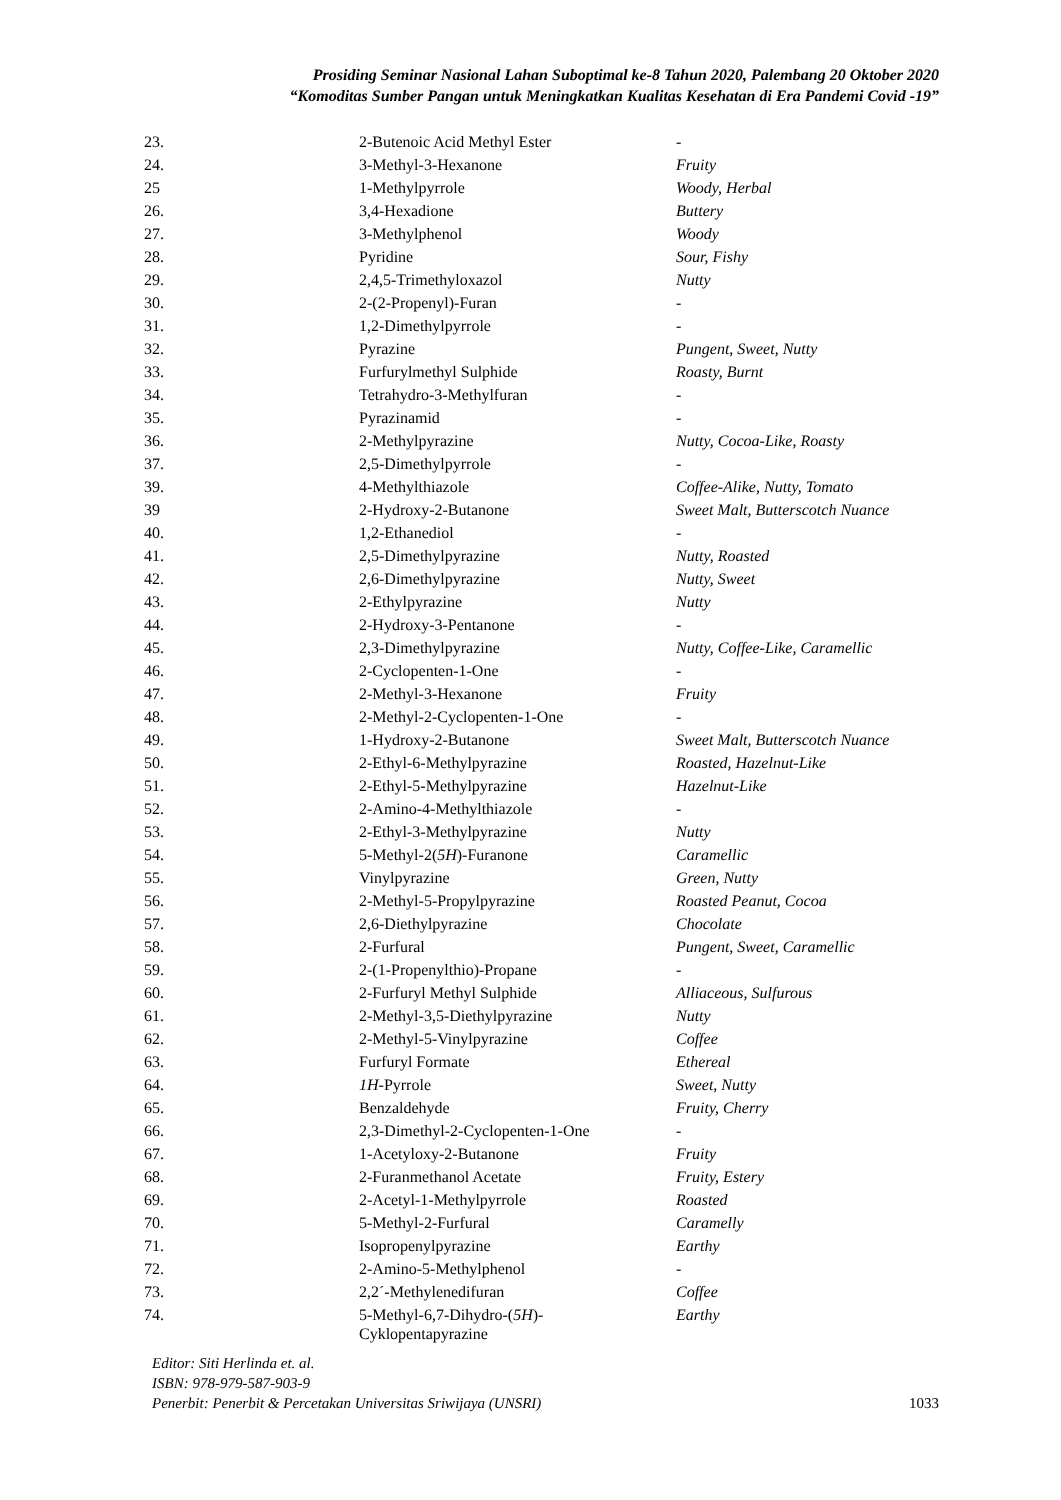Prosiding Seminar Nasional Lahan Suboptimal ke-8 Tahun 2020, Palembang 20 Oktober 2020
“Komoditas Sumber Pangan untuk Meningkatkan Kualitas Kesehatan di Era Pandemi Covid -19”
| 23. | 2-Butenoic Acid Methyl Ester | - |
| 24. | 3-Methyl-3-Hexanone | Fruity |
| 25 | 1-Methylpyrrole | Woody, Herbal |
| 26. | 3,4-Hexadione | Buttery |
| 27. | 3-Methylphenol | Woody |
| 28. | Pyridine | Sour, Fishy |
| 29. | 2,4,5-Trimethyloxazol | Nutty |
| 30. | 2-(2-Propenyl)-Furan | - |
| 31. | 1,2-Dimethylpyrrole | - |
| 32. | Pyrazine | Pungent, Sweet, Nutty |
| 33. | Furfurylmethyl Sulphide | Roasty, Burnt |
| 34. | Tetrahydro-3-Methylfuran | - |
| 35. | Pyrazinamid | - |
| 36. | 2-Methylpyrazine | Nutty, Cocoa-Like, Roasty |
| 37. | 2,5-Dimethylpyrrole | - |
| 39. | 4-Methylthiazole | Coffee-Alike, Nutty, Tomato |
| 39 | 2-Hydroxy-2-Butanone | Sweet Malt, Butterscotch Nuance |
| 40. | 1,2-Ethanediol | - |
| 41. | 2,5-Dimethylpyrazine | Nutty, Roasted |
| 42. | 2,6-Dimethylpyrazine | Nutty, Sweet |
| 43. | 2-Ethylpyrazine | Nutty |
| 44. | 2-Hydroxy-3-Pentanone | - |
| 45. | 2,3-Dimethylpyrazine | Nutty, Coffee-Like, Caramellic |
| 46. | 2-Cyclopenten-1-One | - |
| 47. | 2-Methyl-3-Hexanone | Fruity |
| 48. | 2-Methyl-2-Cyclopenten-1-One | - |
| 49. | 1-Hydroxy-2-Butanone | Sweet Malt, Butterscotch Nuance |
| 50. | 2-Ethyl-6-Methylpyrazine | Roasted, Hazelnut-Like |
| 51. | 2-Ethyl-5-Methylpyrazine | Hazelnut-Like |
| 52. | 2-Amino-4-Methylthiazole | - |
| 53. | 2-Ethyl-3-Methylpyrazine | Nutty |
| 54. | 5-Methyl-2( 5H )-Furanone | Caramellic |
| 55. | Vinylpyrazine | Green, Nutty |
| 56. | 2-Methyl-5-Propylpyrazine | Roasted Peanut, Cocoa |
| 57. | 2,6-Diethylpyrazine | Chocolate |
| 58. | 2-Furfural | Pungent, Sweet, Caramellic |
| 59. | 2-(1-Propenylthio)-Propane | - |
| 60. | 2-Furfuryl Methyl Sulphide | Alliaceous, Sulfurous |
| 61. | 2-Methyl-3,5-Diethylpyrazine | Nutty |
| 62. | 2-Methyl-5-Vinylpyrazine | Coffee |
| 63. | Furfuryl Formate | Ethereal |
| 64. | 1H -Pyrrole | Sweet, Nutty |
| 65. | Benzaldehyde | Fruity, Cherry |
| 66. | 2,3-Dimethyl-2-Cyclopenten-1-One | - |
| 67. | 1-Acetyloxy-2-Butanone | Fruity |
| 68. | 2-Furanmethanol Acetate | Fruity, Estery |
| 69. | 2-Acetyl-1-Methylpyrrole | Roasted |
| 70. | 5-Methyl-2-Furfural | Caramelly |
| 71. | Isopropenylpyrazine | Earthy |
| 72. | 2-Amino-5-Methylphenol | - |
| 73. | 2,2´-Methylenedifuran | Coffee |
| 74. | 5-Methyl-6,7-Dihydro-( 5H )- Cyklopentapyrazine | Earthy |
Editor: Siti Herlinda et. al.
ISBN: 978-979-587-903-9
Penerbit: Penerbit & Percetakan Universitas Sriwijaya (UNSRI) 1033